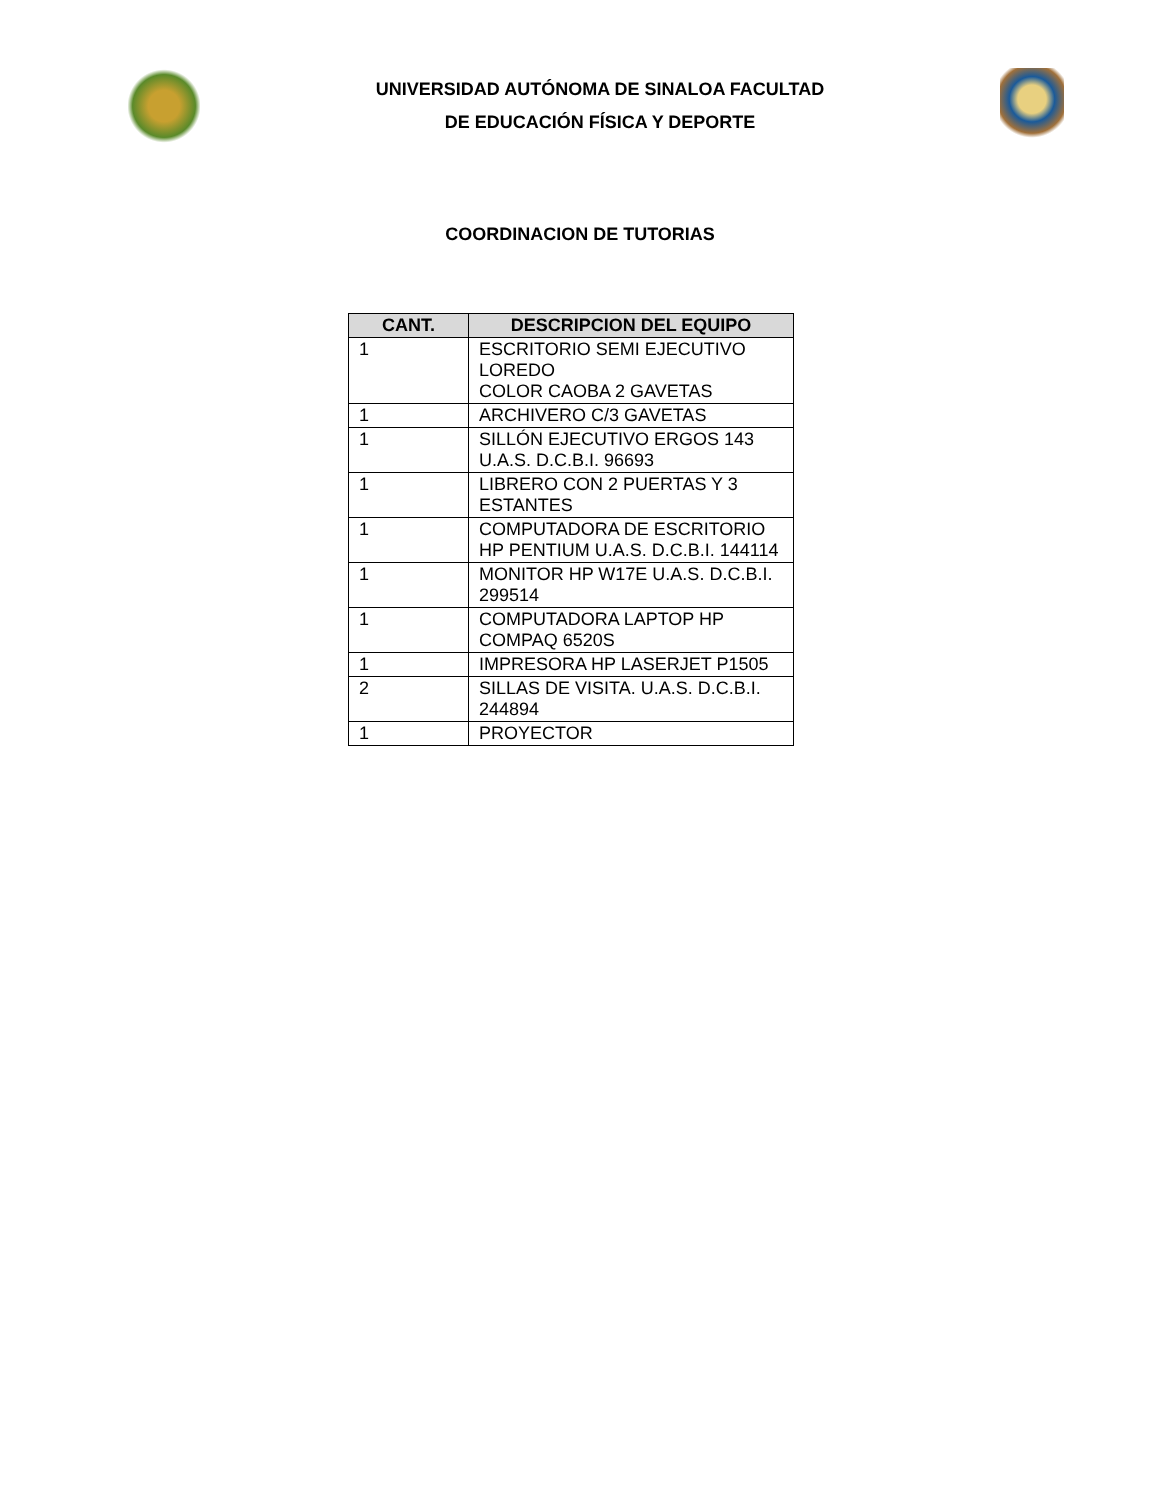UNIVERSIDAD AUTÓNOMA DE SINALOA FACULTAD
DE EDUCACIÓN FÍSICA Y DEPORTE
COORDINACION DE TUTORIAS
| CANT. | DESCRIPCION DEL EQUIPO |
| --- | --- |
| 1 | ESCRITORIO SEMI EJECUTIVO LOREDO COLOR CAOBA 2 GAVETAS |
| 1 | ARCHIVERO C/3 GAVETAS |
| 1 | SILLÓN EJECUTIVO ERGOS 143 U.A.S. D.C.B.I. 96693 |
| 1 | LIBRERO CON 2 PUERTAS Y 3 ESTANTES |
| 1 | COMPUTADORA DE ESCRITORIO HP PENTIUM U.A.S. D.C.B.I. 144114 |
| 1 | MONITOR HP W17E U.A.S. D.C.B.I. 299514 |
| 1 | COMPUTADORA LAPTOP HP COMPAQ 6520S |
| 1 | IMPRESORA HP LASERJET P1505 |
| 2 | SILLAS DE VISITA. U.A.S. D.C.B.I. 244894 |
| 1 | PROYECTOR |